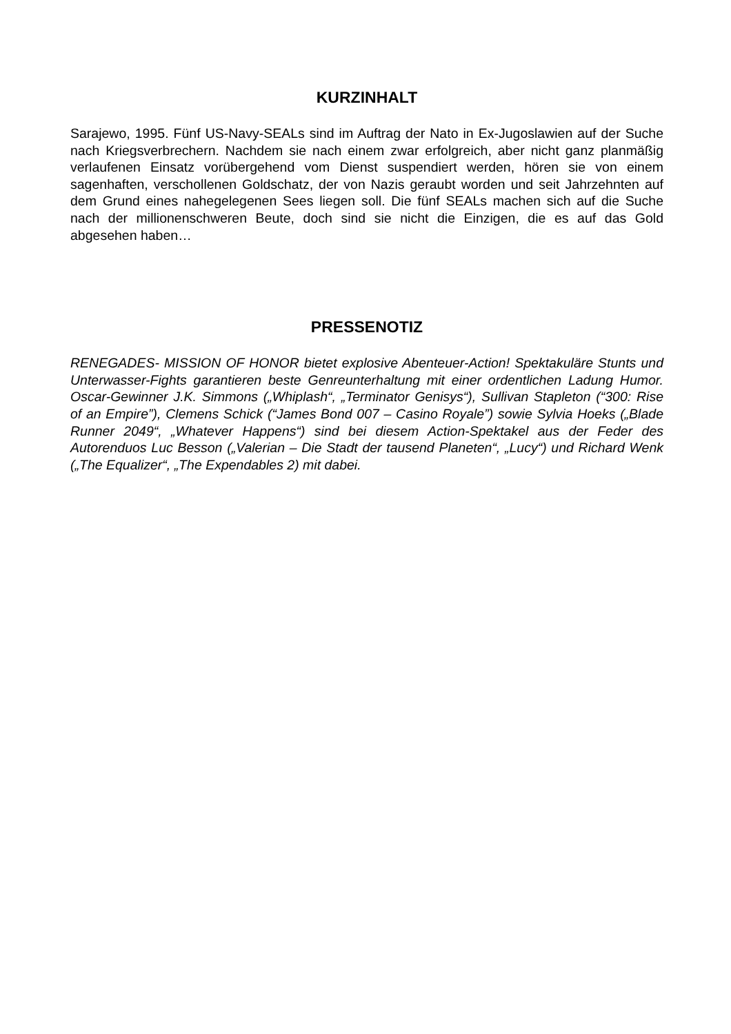KURZINHALT
Sarajewo, 1995. Fünf US-Navy-SEALs sind im Auftrag der Nato in Ex-Jugoslawien auf der Suche nach Kriegsverbrechern. Nachdem sie nach einem zwar erfolgreich, aber nicht ganz planmäßig verlaufenen Einsatz vorübergehend vom Dienst suspendiert werden, hören sie von einem sagenhaften, verschollenen Goldschatz, der von Nazis geraubt worden und seit Jahrzehnten auf dem Grund eines nahegelegenen Sees liegen soll. Die fünf SEALs machen sich auf die Suche nach der millionenschweren Beute, doch sind sie nicht die Einzigen, die es auf das Gold abgesehen haben…
PRESSENOTIZ
RENEGADES- MISSION OF HONOR bietet explosive Abenteuer-Action! Spektakuläre Stunts und Unterwasser-Fights garantieren beste Genreunterhaltung mit einer ordentlichen Ladung Humor. Oscar-Gewinner J.K. Simmons („Whiplash“, „Terminator Genisys“), Sullivan Stapleton (“300: Rise of an Empire”), Clemens Schick (“James Bond 007 – Casino Royale”) sowie Sylvia Hoeks („Blade Runner 2049“, „Whatever Happens“) sind bei diesem Action-Spektakel aus der Feder des Autorenduos Luc Besson („Valerian – Die Stadt der tausend Planeten“, „Lucy“) und Richard Wenk („The Equalizer“, „The Expendables 2) mit dabei.